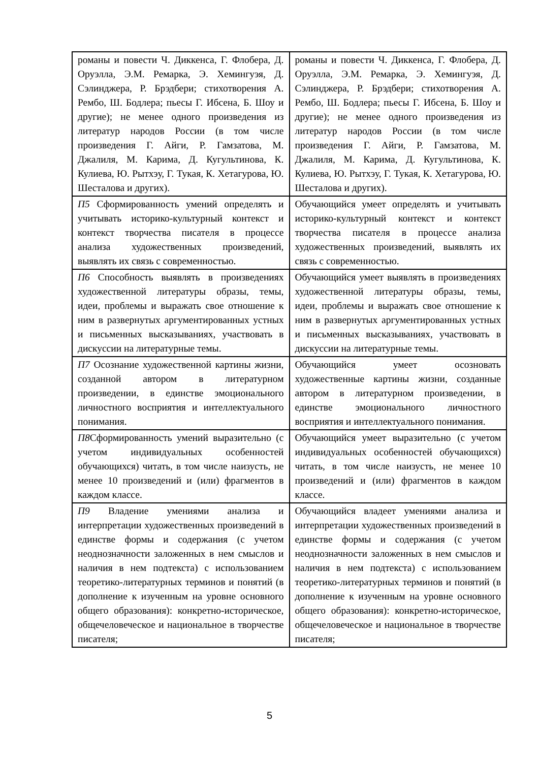| романы и повести Ч. Диккенса, Г. Флобера, Д. Оруэлла, Э.М. Ремарка, Э. Хемингуэя, Д. Сэлинджера, Р. Брэдбери; стихотворения А. Рембо, Ш. Бодлера; пьесы Г. Ибсена, Б. Шоу и другие); не менее одного произведения из литератур народов России (в том числе произведения Г. Айги, Р. Гамзатова, М. Джалиля, М. Карима, Д. Кугультинова, К. Кулиева, Ю. Рытхэу, Г. Тукая, К. Хетагурова, Ю. Шесталова и других). | романы и повести Ч. Диккенса, Г. Флобера, Д. Оруэлла, Э.М. Ремарка, Э. Хемингуэя, Д. Сэлинджера, Р. Брэдбери; стихотворения А. Рембо, Ш. Бодлера; пьесы Г. Ибсена, Б. Шоу и другие); не менее одного произведения из литератур народов России (в том числе произведения Г. Айги, Р. Гамзатова, М. Джалиля, М. Карима, Д. Кугультинова, К. Кулиева, Ю. Рытхэу, Г. Тукая, К. Хетагурова, Ю. Шесталова и других). |
| П5 Сформированность умений определять и учитывать историко-культурный контекст и контекст творчества писателя в процессе анализа художественных произведений, выявлять их связь с современностью. | Обучающийся умеет определять и учитывать историко-культурный контекст и контекст творчества писателя в процессе анализа художественных произведений, выявлять их связь с современностью. |
| П6 Способность выявлять в произведениях художественной литературы образы, темы, идеи, проблемы и выражать свое отношение к ним в развернутых аргументированных устных и письменных высказываниях, участвовать в дискуссии на литературные темы. | Обучающийся умеет выявлять в произведениях художественной литературы образы, темы, идеи, проблемы и выражать свое отношение к ним в развернутых аргументированных устных и письменных высказываниях, участвовать в дискуссии на литературные темы. |
| П7 Осознание художественной картины жизни, созданной автором в литературном произведении, в единстве эмоционального личностного восприятия и интеллектуального понимания. | Обучающийся умеет осозновать художественные картины жизни, созданные автором в литературном произведении, в единстве эмоционального личностного восприятия и интеллектуального понимания. |
| П8 Сформированность умений выразительно (с учетом индивидуальных особенностей обучающихся) читать, в том числе наизусть, не менее 10 произведений и (или) фрагментов в каждом классе. | Обучающийся умеет выразительно (с учетом индивидуальных особенностей обучающихся) читать, в том числе наизусть, не менее 10 произведений и (или) фрагментов в каждом классе. |
| П9 Владение умениями анализа и интерпретации художественных произведений в единстве формы и содержания (с учетом неоднозначности заложенных в нем смыслов и наличия в нем подтекста) с использованием теоретико-литературных терминов и понятий (в дополнение к изученным на уровне основного общего образования): конкретно-историческое, общечеловеческое и национальное в творчестве писателя; | Обучающийся владеет умениями анализа и интерпретации художественных произведений в единстве формы и содержания (с учетом неоднозначности заложенных в нем смыслов и наличия в нем подтекста) с использованием теоретико-литературных терминов и понятий (в дополнение к изученным на уровне основного общего образования): конкретно-историческое, общечеловеческое и национальное в творчестве писателя; |
5